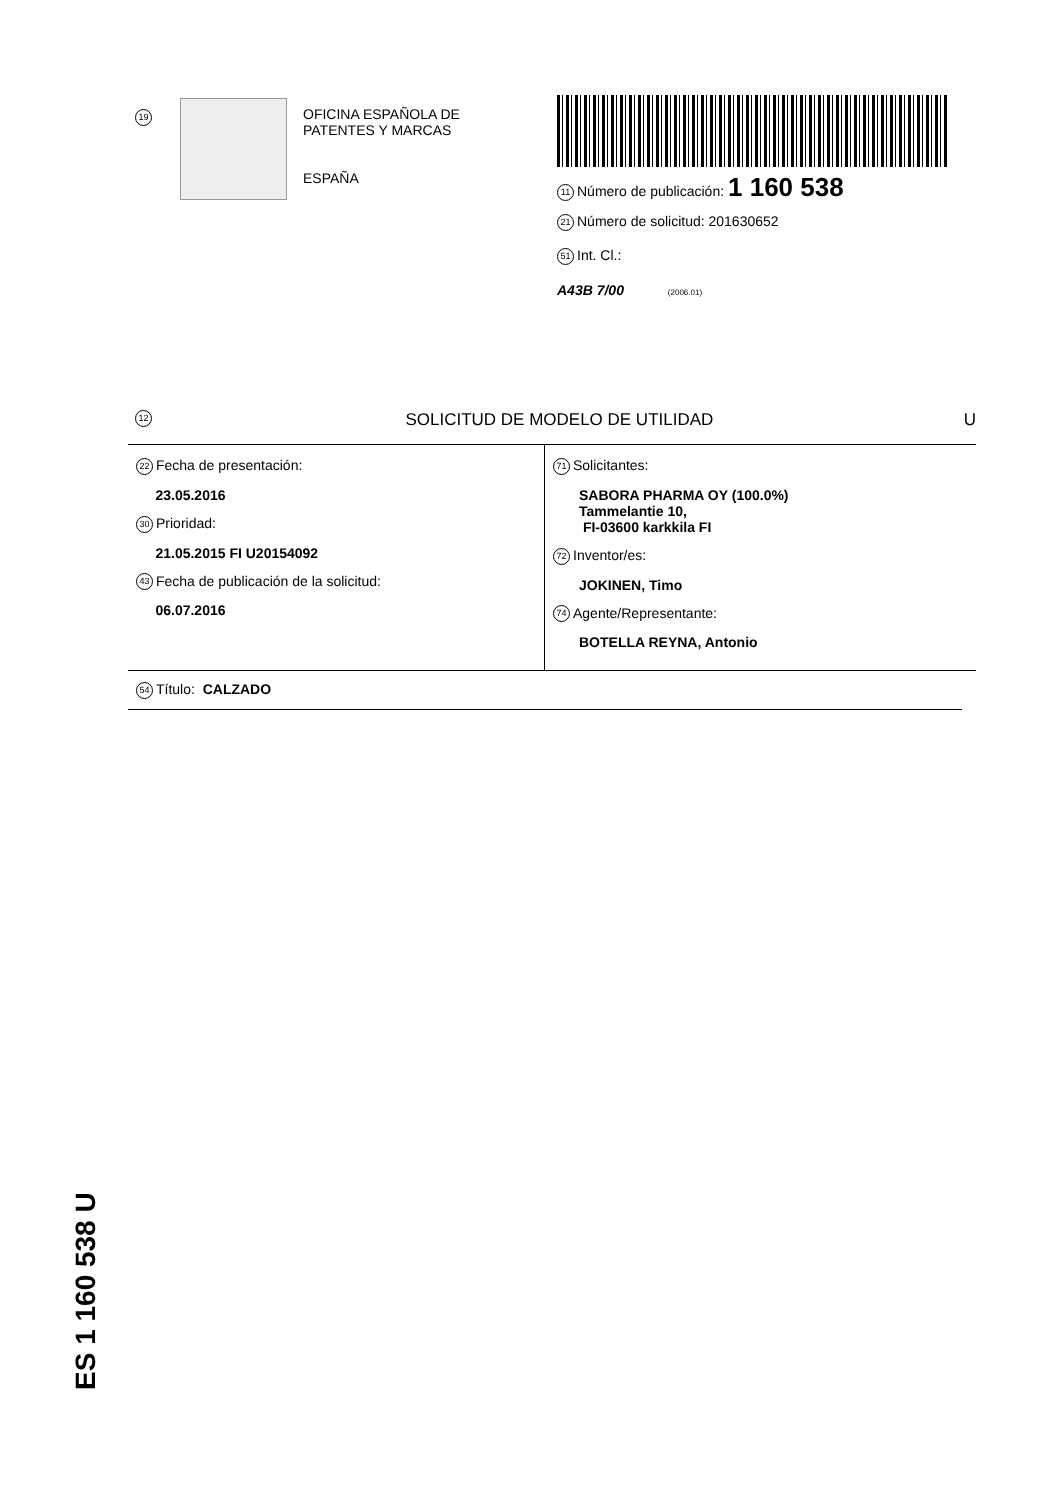19
OFICINA ESPAÑOLA DE
PATENTES Y MARCAS
ESPAÑA
11 Número de publicación: 1 160 538
21 Número de solicitud: 201630652
51 Int. Cl.:
A43B 7/00 (2006.01)
12 SOLICITUD DE MODELO DE UTILIDAD U
22 Fecha de presentación:
23.05.2016
30 Prioridad:
21.05.2015 FI U20154092
43 Fecha de publicación de la solicitud:
06.07.2016
71 Solicitantes:
SABORA PHARMA OY (100.0%)
Tammelantie 10,
FI-03600 karkkila FI
72 Inventor/es:
JOKINEN, Timo
74 Agente/Representante:
BOTELLA REYNA, Antonio
54 Título: CALZADO
ES 1 160 538 U